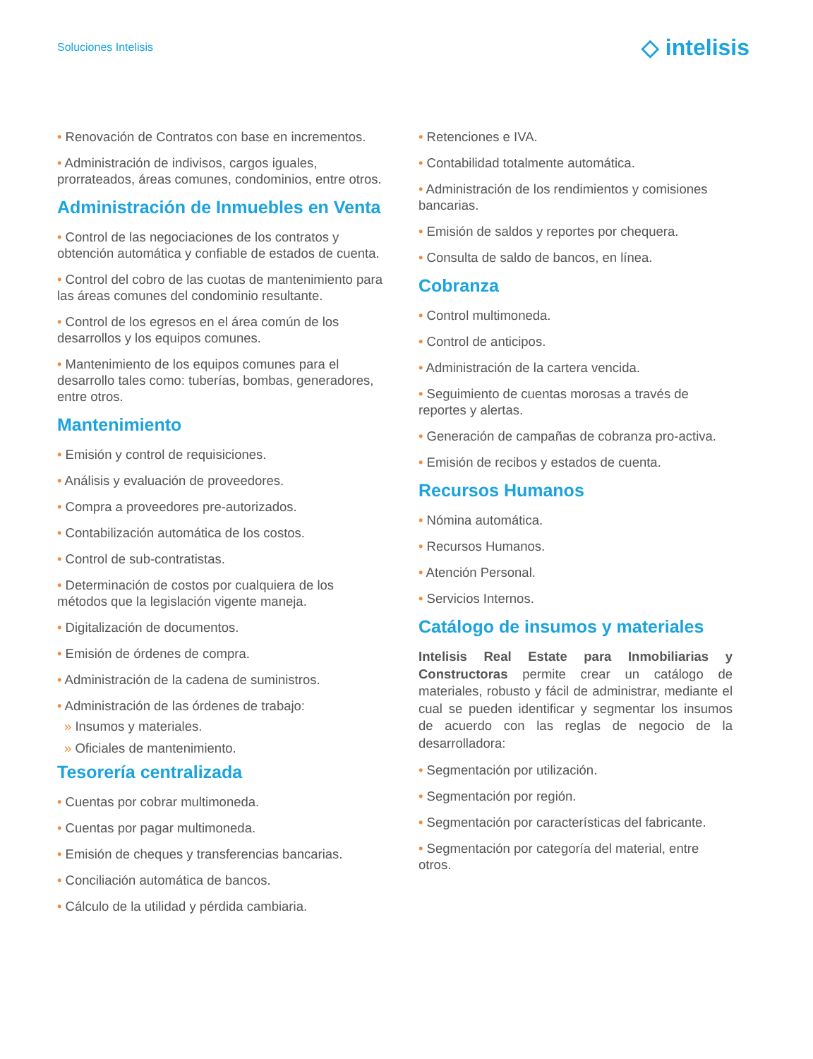Soluciones Intelisis ◇ intelisis
• Renovación de Contratos con base en incrementos.
• Administración de indivisos, cargos iguales, prorrateados, áreas comunes, condominios, entre otros.
Administración de Inmuebles en Venta
• Control de las negociaciones de los contratos y obtención automática y confiable de estados de cuenta.
• Control del cobro de las cuotas de mantenimiento para las áreas comunes del condominio resultante.
• Control de los egresos en el área común de los desarrollos y los equipos comunes.
• Mantenimiento de los equipos comunes para el desarrollo tales como: tuberías, bombas, generadores, entre otros.
Mantenimiento
• Emisión y control de requisiciones.
• Análisis y evaluación de proveedores.
• Compra a proveedores pre-autorizados.
• Contabilización automática de los costos.
• Control de sub-contratistas.
• Determinación de costos por cualquiera de los métodos que la legislación vigente maneja.
• Digitalización de documentos.
• Emisión de órdenes de compra.
• Administración de la cadena de suministros.
• Administración de las órdenes de trabajo:
» Insumos y materiales.
» Oficiales de mantenimiento.
Tesorería centralizada
• Cuentas por cobrar multimoneda.
• Cuentas por pagar multimoneda.
• Emisión de cheques y transferencias bancarias.
• Conciliación automática de bancos.
• Cálculo de la utilidad y pérdida cambiaria.
• Retenciones e IVA.
• Contabilidad totalmente automática.
• Administración de los rendimientos y comisiones bancarias.
• Emisión de saldos y reportes por chequera.
• Consulta de saldo de bancos, en línea.
Cobranza
• Control multimoneda.
• Control de anticipos.
• Administración de la cartera vencida.
• Seguimiento de cuentas morosas a través de reportes y alertas.
• Generación de campañas de cobranza pro-activa.
• Emisión de recibos y estados de cuenta.
Recursos Humanos
• Nómina automática.
• Recursos Humanos.
• Atención Personal.
• Servicios Internos.
Catálogo de insumos y materiales
Intelisis Real Estate para Inmobiliarias y Constructoras permite crear un catálogo de materiales, robusto y fácil de administrar, mediante el cual se pueden identificar y segmentar los insumos de acuerdo con las reglas de negocio de la desarrolladora:
• Segmentación por utilización.
• Segmentación por región.
• Segmentación por características del fabricante.
• Segmentación por categoría del material, entre otros.